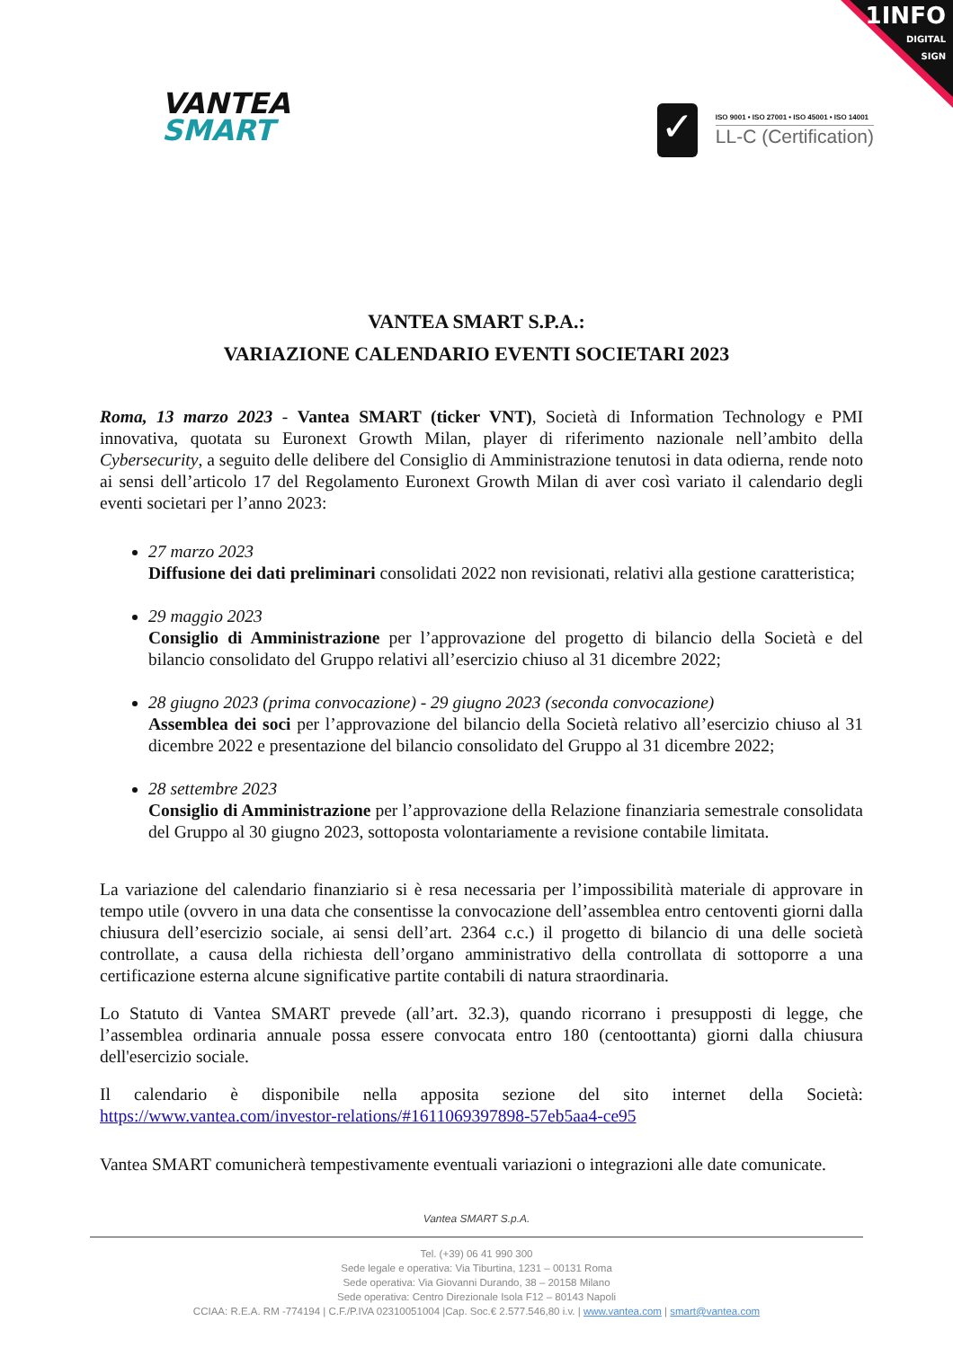1INFO
DIGITAL
SIGN
VANTEA
SMART
✓
ISO 9001 • ISO 27001 • ISO 45001 • ISO 14001
LL-C (Certification)
VANTEA SMART S.P.A.:
VARIAZIONE CALENDARIO EVENTI SOCIETARI 2023
Roma, 13 marzo 2023 - Vantea SMART (ticker VNT), Società di Information Technology e PMI innovativa, quotata su Euronext Growth Milan, player di riferimento nazionale nell’ambito della Cybersecurity, a seguito delle delibere del Consiglio di Amministrazione tenutosi in data odierna, rende noto ai sensi dell’articolo 17 del Regolamento Euronext Growth Milan di aver così variato il calendario degli eventi societari per l’anno 2023:
27 marzo 2023
Diffusione dei dati preliminari consolidati 2022 non revisionati, relativi alla gestione caratteristica;
29 maggio 2023
Consiglio di Amministrazione per l’approvazione del progetto di bilancio della Società e del bilancio consolidato del Gruppo relativi all’esercizio chiuso al 31 dicembre 2022;
28 giugno 2023 (prima convocazione) - 29 giugno 2023 (seconda convocazione)
Assemblea dei soci per l’approvazione del bilancio della Società relativo all’esercizio chiuso al 31 dicembre 2022 e presentazione del bilancio consolidato del Gruppo al 31 dicembre 2022;
28 settembre 2023
Consiglio di Amministrazione per l’approvazione della Relazione finanziaria semestrale consolidata del Gruppo al 30 giugno 2023, sottoposta volontariamente a revisione contabile limitata.
La variazione del calendario finanziario si è resa necessaria per l’impossibilità materiale di approvare in tempo utile (ovvero in una data che consentisse la convocazione dell’assemblea entro centoventi giorni dalla chiusura dell’esercizio sociale, ai sensi dell’art. 2364 c.c.) il progetto di bilancio di una delle società controllate, a causa della richiesta dell’organo amministrativo della controllata di sottoporre a una certificazione esterna alcune significative partite contabili di natura straordinaria.
Lo Statuto di Vantea SMART prevede (all’art. 32.3), quando ricorrano i presupposti di legge, che l’assemblea ordinaria annuale possa essere convocata entro 180 (centoottanta) giorni dalla chiusura dell'esercizio sociale.
Il calendario è disponibile nella apposita sezione del sito internet della Società: https://www.vantea.com/investor-relations/#1611069397898-57eb5aa4-ce95
Vantea SMART comunicherà tempestivamente eventuali variazioni o integrazioni alle date comunicate.
Vantea SMART S.p.A.
Tel. (+39) 06 41 990 300
Sede legale e operativa: Via Tiburtina, 1231 – 00131 Roma
Sede operativa: Via Giovanni Durando, 38 – 20158 Milano
Sede operativa: Centro Direzionale Isola F12 – 80143 Napoli
CCIAA: R.E.A. RM -774194 | C.F./P.IVA 02310051004 |Cap. Soc.€ 2.577.546,80 i.v. | www.vantea.com | smart@vantea.com